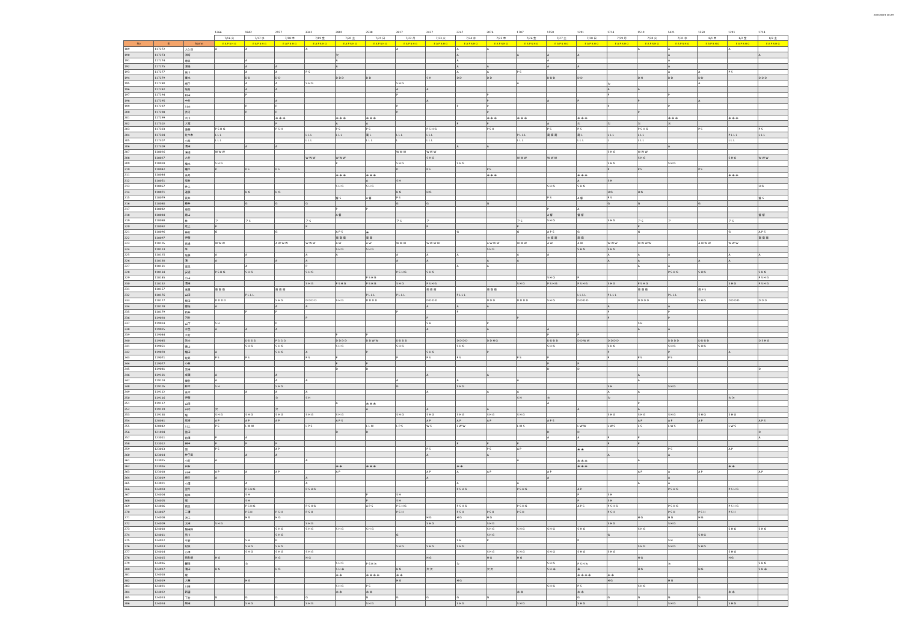2024/6/25 10:29
| | | | 1266 | 1842 | 2157 | 3341 | 2801 | 2538 | 2817 | 2427 | 2247 | 2074 | 1787 | 1550 | 1291 | 1714 | 1519 | 1421 | 1550 | 1291 | 1714 |
| --- | --- | --- | --- | --- | --- | --- | --- | --- | --- | --- | --- | --- | --- | --- | --- | --- | --- | --- | --- | --- | --- |
| | | | 7/16 火 | 7/17 水 | 7/18 木 | 7/19 金 | 7/20 土 | 7/21 日 | 7/22 月 | 7/23 火 | 7/24 水 | 7/25 木 | 7/26 金 | 7/27 土 | 7/28 日 | 7/29 月 | 7/30 火 | 7/31 水 | 8/1 木 | 8/2 金 | 8/3 土 |
| No | ID | Name | E A P S H G | E A P S H G | E A P S H G | E A P S H G | E A P S H G | E A P S H G | E A P S H G | E A P S H G | E A P S H G | E A P S H G | E A P S H G | E A P S H G | E A P S H G | E A P S H G | E A P S H G | E A P S H G | E A P S H G | E A P S H G | E A P S H G |
| 189 | 117272 | 大久保 | A | A | | A | | | A | | A | A | | | | | A | A | | A | |
| 190 | 117273 | 洲崎 | | | | | 欠 | | | | A | | A | A | A | | | A | | | A |
| 191 | 117274 | 悪原 | | A | | | A | | | | A | | | A | | | | A | | | |
| 192 | 117275 | 渡邊 | | A | A | | A | | | | A | A | | A | A | | | A | | | |
| 193 | 117277 | 見川 | | A | A | P S | | | | | A | A | P S | | | | | A | A | P S | |
| 194 | 117279 | 栗本 | | D D | D D | | D D D | D D | | S H | D D | D D | | D D D | D D | | D H | D D | D D | | D D D |
| 195 | 117280 | 増子 | | A | A | S H G | | | S H G | | | | A | | | 欠 | | | A | | |
| 196 | 117282 | 佐伯 | | A | A | | | | A | A | | | | | | A | A | | | | |
| 197 | 117294 | 和田 | | P | | | | | P | | | P | | | | P | | P | | | |
| 198 | 117295 | 中村 | | | A | | | | | A | | P | | A | P | | P | | A | | |
| 199 | 117297 | 川内 | | P | P | | | | P | | P | P | | | | P | | P | | | |
| 200 | 117298 | 秃河 | | P | P | | | | P | | | P | | | | | P | | | | |
| 201 | 117299 | 大川 | | | 未 未 未 | | 未 未 未 | 未 未 未 | | | | 未 未 未 | 未 未 未 | | 未 未 未 | | | 未 未 未 | | 未 未 未 | |
| 202 | 117302 | 大瀧 | | | P | | A | A | | | P | P | | A | 欠 | 欠 | 欠 | 欠 | | | |
| 203 | 117303 | 遠藤 | P S H G | | P S H | | P S | P S | | P S H G | | P S H | | P S | P S | | P S H G | | P S | | P S |
| 204 | 117304 | 佐々木 | L L L | | | L L L | L L L | 商 L | L L L | L L L | | | P L L L | 商 商 商 | 商 L | L L L | L L L | | | P L L L | L L L |
| 205 | 117307 | 小西 | L L L | | | L L L | | L L L | L | L L L | | | L L L | | L L L | L | L L L | | | L L L | |
| 206 | 117309 | 濱田 | | A | A | | | | | | A | A | | | | | | A | | | |
| 207 | 118026 | 湯淺 | W W W | | | | | | W W W | W W W | | | | | | S H G | W W W | | | | |
| 208 | 118027 | 大村 | | | | W W W | W W W | | | S H G | | | W W W | W W W | | | S H G | | | S H G | W W W |
| 209 | 118028 | 橋本 | S H G | | | | P | | S H G | | S H G | | | | | S H G | | S H G | | | |
| 210 | 118042 | 種平 | P | P S | P S | | | | P | P S | | P S | | | | P | P S | | P S | | |
| 211 | 118044 | 高島 | | | | | 未 未 未 | 未 未 未 | | | | 未 未 未 | | | 未 未 未 | | | | | 未 未 未 | |
| 212 | 118051 | 坂倉 | | | | | | A | S H | | | | | | A | S H | | | | | |
| 213 | 118067 | 井上 | | | | | S H G | S H G | | | | | | S H G | S H G | | | | | | H G |
| 214 | 118071 | 遠藤 | | H G | H G | | | | H G | H G | | | | | | H G | H G | | | | |
| 215 | 118079 | 荒井 | | | | | 督 S | A 督 | P S | | | | | P S | A 督 | P S | | | | | 督 S |
| 216 | 118080 | 藤井 | | G | G | G | | | G | G | | G | | | | G | G | | G | | |
| 217 | 118082 | 座間 | | | | | P | P | | | | | | P | A | | | | | | |
| 218 | 118084 | 嘉山 | | | | | A 督 | | | | | | | A 督 | 督 督 | | | | | | 督 督 |
| 219 | 118088 | 林 | ア | ア S | | ア S | | | ア S | ア | | | ア S | S H G | | S H G | ア S | ア | | ア S | |
| 220 | 118092 | 尾上 | P | | | P | | | | P | | | P | | | | P | | | | |
| 221 | 118096 | 植村 | G | | G | | A P S | 未 | | | G | | G | A P S | G | | G | | | G | A P S |
| 222 | 118097 | 伊藤 | | | | | 商 商 商 | 商 商 | | | | | | 欠 商 商 | 商 商 | | | | | | 商 商 商 |
| 223 | 118105 | 馬場 | W W W | | A W W W | W W W | A W | A W | W W W | W W W W | | A W W W | W W W | A W | A W | W W W | W W W W | | A W W W | W W W | |
| 224 | 118123 | 峯 | | | | | S H G | S H G | | | | S H G | | | S H G | S H G | | | | | |
| 225 | 118125 | 佐藤 | A | A | | A | A | | A | A | A | | A | A | | A | A | A | | A | A |
| 226 | 118130 | 滝 | A | | A | A | | | A | A | | A | A | | | A | A | | A | A | |
| 227 | 118131 | 高尾 | | A | | P | | | | | A | A | | | | | A | A | | | |
| 228 | 118134 | 安達 | P S H G | S H G | | S H G | | | P S H G | S H G | | | | | | | | P S H G | S H G | | S H G |
| 229 | 118145 | 小山 | | | | | | P S H G | | | | | | S H G | P | | | | | | P S H G |
| 230 | 118152 | 濱田 | | | | S H G | P S H G | P S H G | S H G | P S H G | | | S H G | P S H G | P S H G | S H G | P S H G | | | S H G | P S H G |
| 231 | 118157 | 玉置 | 商 商 商 | | 商 商 商 | | | | | 商 商 商 | | 商 商 商 | | | | | 商 商 商 | | 商 P S | | |
| 232 | 118176 | 山田 | | P L L L | | | | P L L L | P L L L | | P L L L | | | | L L L L | P L L L | | P L L L | | | |
| 233 | 118177 | 柴田 | D D D D | | S H G | D D D D | S H G | D D D D | | D D D D | | D D D | D D D D | S H G | D D D D | | D D D D | | S H G | D D D D | D D D |
| 234 | 118178 | 岩佐 | A | | A | A | | | | A | A | A | | | | A | | A | | | |
| 235 | 118179 | 新井 | | P | P | | | | P | | P | | | | | P | | P | | | |
| 236 | 119020 | 河村 | | | | P | | | | P | | | P | | | P | | P | | | |
| 237 | 119024 | 山下 | S H | | P | | | | | S H | | P | | | | | S H | | | | |
| 238 | 119025 | 水埜 | A | A | A | | | | | A | | A | | A | | | A | A | | | |
| 239 | 119044 | 大村 | | | | | P | P | | | | | | P | P | | | | | | |
| 240 | 119045 | 矢内 | | D D D D | P D D D | | D D D D | D D W W | D D D D | | D D D D | D D H G | | D D D D | D D W W | D D D D | | D D D D | D D D D | | D S H G |
| 241 | 119051 | 壽山 | | S H G | S H G | | S H G | | S H G | | S H G | | | S H G | | S H G | | S H G | S H G | | |
| 242 | 119070 | 福田 | A | | S H G | A | | P | | S H G | | P | | | | P | | P | | A | |
| 243 | 119071 | 佐野 | P S | P S | | P S | P | | P | P S | P S | | P S | P | | P | P S | P S | | | |
| 244 | 119077 | 小林 | | | | | P | P | | | | | | P | P | | | | | | |
| 245 | 119081 | 黒田 | | | | | D | D | | | | | | D | D | | | | | | D |
| 246 | 119101 | 成瀬 | A | | A | | | | | A | | A | | | | | A | | | | |
| 247 | 119103 | 関谷 | A | | A | A | | | A | | A | | A | | | | A | | | | |
| 248 | 119105 | 鈴木 | S H | | S H G | | | | G | | S H G | | | | | S H | | S H G | | | |
| 249 | 119112 | 高木 | | A | A | A | | | | A | | A | A | | | A | A | | | | |
| 250 | 119116 | 伊藤 | | | 欠 | S H | | | | | | | S H | 欠 | | 欠 | | | | 欠 欠 | |
| 251 | 119117 | 山田 | | | | | A | 未 未 未 | | | | | | A | | | P | | | | |
| 252 | 119119 | 山内 | 欠 | | 欠 | | | A | | A | | A | | | A | | A | | | | |
| 253 | 119130 | 堀 | S H G | S H G | S H G | S H G | S H G | | S H G | S H G | S H G | S H G | S H G | | | S H G | S H G | S H G | S H G | S H G | |
| 254 | 120041 | 尾崎 | A P | A P | A P | | A P S | | | A P | A P | A P | | A P S | | | A P | A P | A P | | A P S |
| 255 | 120042 | 川上 | P S | L W W | | L P S | | L L W | L P S | W S | L W W | | L W S | | L W W | L W S | L S | L W S | | L W S | |
| 256 | 121004 | 益田 | | | | | D | D | | | | | | D | D | | | | | | D |
| 257 | 123011 | 前澤 | P | A | | | | | | | | | | A | A | P | P | | | | A |
| 258 | 123012 | 田中 | P | P | P | | | | | | P | P | P | | | P | P | | | | |
| 259 | 123013 | 関 | P S | | A P | | | | | P S | | P S | A P | | 未 未 | | | P S | | A P | |
| 260 | 123014 | 神子田 | | A | A | | | | | A | | A | | | | A | | A | | | |
| 261 | 123015 | 小町 | A | | | A | | | | | | | A | | 未 未 未 | | A | | | | |
| 262 | 123016 | 白石 | | | | | 未 未 | 未 未 未 | | | 未 未 | | | | 未 未 未 | | | | | 未 未 | |
| 263 | 123018 | 山田 | A P | A | A P | | A P | | | A P | A | A P | | A P | | | A P | A | A P | | A P |
| 264 | 123019 | 綿引 | A | | | A | | | | A | | | | A | | | | A | | | |
| 265 | 123021 | 小澤 | | A | | A | | | | | A | | A | | | | A | A | | | |
| 266 | 124003 | 望月 | | P S H G | | P S H G | | | | | P S H G | | P S H G | | A P | | | P S H G | | P S H G | |
| 267 | 124004 | 根岸 | | S H | | | | P | S H | | | | | | P | S H | | | | | |
| 268 | 124005 | 堀 | | S H | | | | P | S H | | | | | | P | S H | | | | | |
| 269 | 124006 | 石黒 | | P S H G | | P S H G | | A P S | P S H G | | P S H G | | P S H G | | A P S | P S H G | | P S H G | | P S H G | |
| 270 | 124007 | 三浦 | | P S H | P S H | P S H | | | P S H | | P S H | P S H | P S H | | | P S H | | P S H | P S H | P S H | |
| 271 | 124008 | 渋江 | | H G | H G | | | | | H G | H G | H G | | | | | H G | H G | H G | | |
| 272 | 124009 | 太田 | S H G | | | S H G | | | | S H G | | S H G | | | | S H G | | S H G | | | |
| 273 | 124010 | 肥田野 | | | S H G | S H G | S H G | S H G | | | | S H G | S H G | S H G | S H G | | S H G | | | S H G | S H G |
| 274 | 124011 | 見川 | | | S H G | | | | G | | | S H G | | | | G | | | S H G | | |
| 275 | 124012 | 平野 | | S H | P | | | | | | S H | P | | | P | | | S H | | | |
| 276 | 124013 | 松原 | | S H G | S H G | | | | S H G | S H G | S H G | | | | | | S H G | S H G | S H G | | |
| 277 | 124014 | 小澤 | | S H G | S H G | S H G | | | | | | S H G | S H G | S H G | S H G | S H G | | | | S H G | |
| 278 | 124015 | 田名網 | H G | | H G | H G | | | | H G | | H G | H G | | | | H G | | | H G | |
| 279 | 124016 | 鎌田 | | 欠 | | | S H G | P S H 欠 | | | 欠 | | | S H G | P S H 欠 | | | 欠 | | | S H G |
| 280 | 124017 | 滝田 | H G | | H G | | S H 未 | | H G | 欠 欠 | | 欠 欠 | | S H 未 | 未 | | H G | | H G | | S H 未 |
| 281 | 124018 | 榎 | | | | | 未 未 | 未 未 未 未 | 未 未 | | | | | | 未 未 未 未 | 未 未 | | | | | |
| 282 | 124019 | 大栗 | | H G | | | | | H G | | H G | | | | | H G | | H G | | | |
| 283 | 124021 | 川田 | | | | | S H G | P S | | | | | | S H G | P S | | S H G | | | | |
| 284 | 124022 | 新國 | | | | | 未 未 | 未 未 | | | | | 未 未 | | 未 未 | | | | | 未 未 | |
| 285 | 124023 | 下村 | G | G | G | G | | G | G | G | G | G | | | G | G | G | G | G | | |
| 286 | 124024 | 柴田 | | S H G | | S H G | | S H G | | | S H G | | S H G | | S H G | | | S H G | | S H G | |